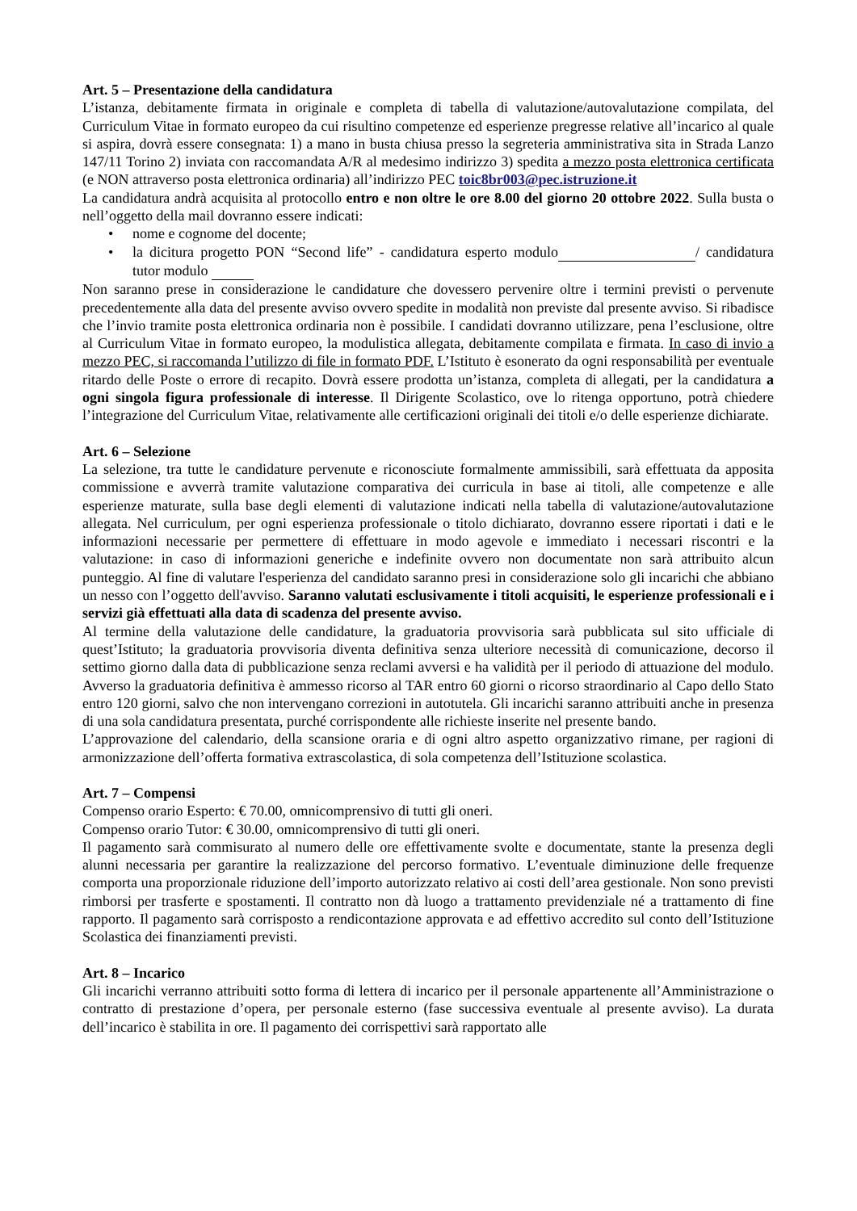Art. 5 – Presentazione della candidatura
L’istanza, debitamente firmata in originale e completa di tabella di valutazione/autovalutazione compilata, del Curriculum Vitae in formato europeo da cui risultino competenze ed esperienze pregresse relative all’incarico al quale si aspira, dovrà essere consegnata: 1) a mano in busta chiusa presso la segreteria amministrativa sita in Strada Lanzo 147/11 Torino 2) inviata con raccomandata A/R al medesimo indirizzo 3) spedita a mezzo posta elettronica certificata (e NON attraverso posta elettronica ordinaria) all’indirizzo PEC toic8br003@pec.istruzione.it
La candidatura andrà acquisita al protocollo entro e non oltre le ore 8.00 del giorno 20 ottobre 2022. Sulla busta o nell’oggetto della mail dovranno essere indicati:
• nome e cognome del docente;
• la dicitura progetto PON “Second life” - candidatura esperto modulo / candidatura tutor modulo
Non saranno prese in considerazione le candidature che dovessero pervenire oltre i termini previsti o pervenute precedentemente alla data del presente avviso ovvero spedite in modalità non previste dal presente avviso. Si ribadisce che l’invio tramite posta elettronica ordinaria non è possibile. I candidati dovranno utilizzare, pena l’esclusione, oltre al Curriculum Vitae in formato europeo, la modulistica allegata, debitamente compilata e firmata. In caso di invio a mezzo PEC, si raccomanda l’utilizzo di file in formato PDF. L’Istituto è esonerato da ogni responsabilità per eventuale ritardo delle Poste o errore di recapito. Dovrà essere prodotta un’istanza, completa di allegati, per la candidatura a ogni singola figura professionale di interesse. Il Dirigente Scolastico, ove lo ritenga opportuno, potrà chiedere l’integrazione del Curriculum Vitae, relativamente alle certificazioni originali dei titoli e/o delle esperienze dichiarate.
Art. 6 – Selezione
La selezione, tra tutte le candidature pervenute e riconosciute formalmente ammissibili, sarà effettuata da apposita commissione e avverrà tramite valutazione comparativa dei curricula in base ai titoli, alle competenze e alle esperienze maturate, sulla base degli elementi di valutazione indicati nella tabella di valutazione/autovalutazione allegata. Nel curriculum, per ogni esperienza professionale o titolo dichiarato, dovranno essere riportati i dati e le informazioni necessarie per permettere di effettuare in modo agevole e immediato i necessari riscontri e la valutazione: in caso di informazioni generiche e indefinite ovvero non documentate non sarà attribuito alcun punteggio. Al fine di valutare l'esperienza del candidato saranno presi in considerazione solo gli incarichi che abbiano un nesso con l’oggetto dell'avviso. Saranno valutati esclusivamente i titoli acquisiti, le esperienze professionali e i servizi già effettuati alla data di scadenza del presente avviso.
Al termine della valutazione delle candidature, la graduatoria provvisoria sarà pubblicata sul sito ufficiale di quest’Istituto; la graduatoria provvisoria diventa definitiva senza ulteriore necessità di comunicazione, decorso il settimo giorno dalla data di pubblicazione senza reclami avversi e ha validità per il periodo di attuazione del modulo. Avverso la graduatoria definitiva è ammesso ricorso al TAR entro 60 giorni o ricorso straordinario al Capo dello Stato entro 120 giorni, salvo che non intervengano correzioni in autotutela. Gli incarichi saranno attribuiti anche in presenza di una sola candidatura presentata, purché corrispondente alle richieste inserite nel presente bando.
L’approvazione del calendario, della scansione oraria e di ogni altro aspetto organizzativo rimane, per ragioni di armonizzazione dell’offerta formativa extrascolastica, di sola competenza dell’Istituzione scolastica.
Art. 7 – Compensi
Compenso orario Esperto: € 70.00, omnicomprensivo di tutti gli oneri.
Compenso orario Tutor: € 30.00, omnicomprensivo di tutti gli oneri.
Il pagamento sarà commisurato al numero delle ore effettivamente svolte e documentate, stante la presenza degli alunni necessaria per garantire la realizzazione del percorso formativo. L’eventuale diminuzione delle frequenze comporta una proporzionale riduzione dell’importo autorizzato relativo ai costi dell’area gestionale. Non sono previsti rimborsi per trasferte e spostamenti. Il contratto non dà luogo a trattamento previdenziale né a trattamento di fine rapporto. Il pagamento sarà corrisposto a rendicontazione approvata e ad effettivo accredito sul conto dell’Istituzione Scolastica dei finanziamenti previsti.
Art. 8 – Incarico
Gli incarichi verranno attribuiti sotto forma di lettera di incarico per il personale appartenente all’Amministrazione o contratto di prestazione d’opera, per personale esterno (fase successiva eventuale al presente avviso). La durata dell’incarico è stabilita in ore. Il pagamento dei corrispettivi sarà rapportato alle